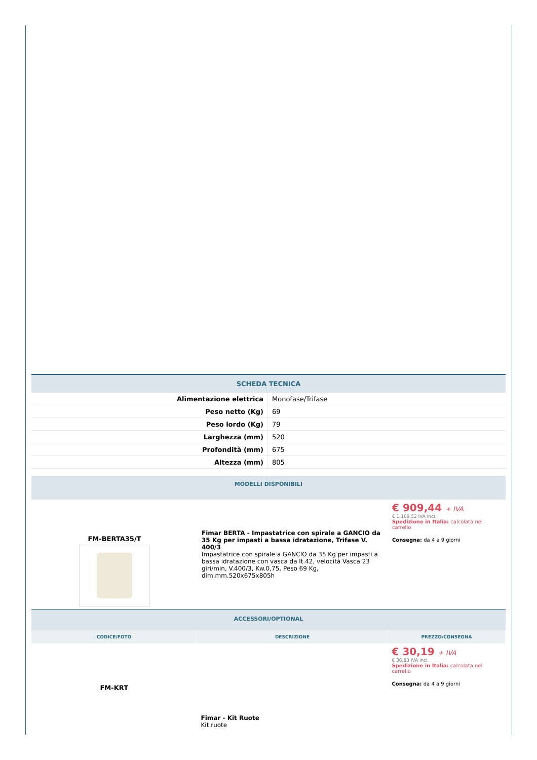| SCHEDA TECNICA |
| --- |
| Alimentazione elettrica | Monofase/Trifase |
| Peso netto (Kg) | 69 |
| Peso lordo (Kg) | 79 |
| Larghezza (mm) | 520 |
| Profondità (mm) | 675 |
| Altezza (mm) | 805 |
| MODELLI DISPONIBILI |
| --- |
| FM-BERTA35/T | Fimar BERTA - Impastatrice con spirale a GANCIO da 35 Kg per impasti a bassa idratazione, Trifase V. 400/3 Impastatrice con spirale a GANCIO da 35 Kg per impasti a bassa idratazione con vasca da lt.42, velocità Vasca 23 giri/min, V.400/3, Kw.0,75, Peso 69 Kg, dim.mm.520x675x805h | € 909,44 + IVA € 1.109,52 IVA incl. Spedizione in Italia: calcolata nel carrello Consegna: da 4 a 9 giorni |
| ACCESSORI/OPTIONAL |
| --- |
| CODICE/FOTO | DESCRIZIONE | PREZZO/CONSEGNA |
| --- | --- | --- |
| FM-KRT | Fimar - Kit Ruote Kit ruote | € 30,19 + IVA € 36,83 IVA incl. Spedizione in Italia: calcolata nel carrello Consegna: da 4 a 9 giorni |